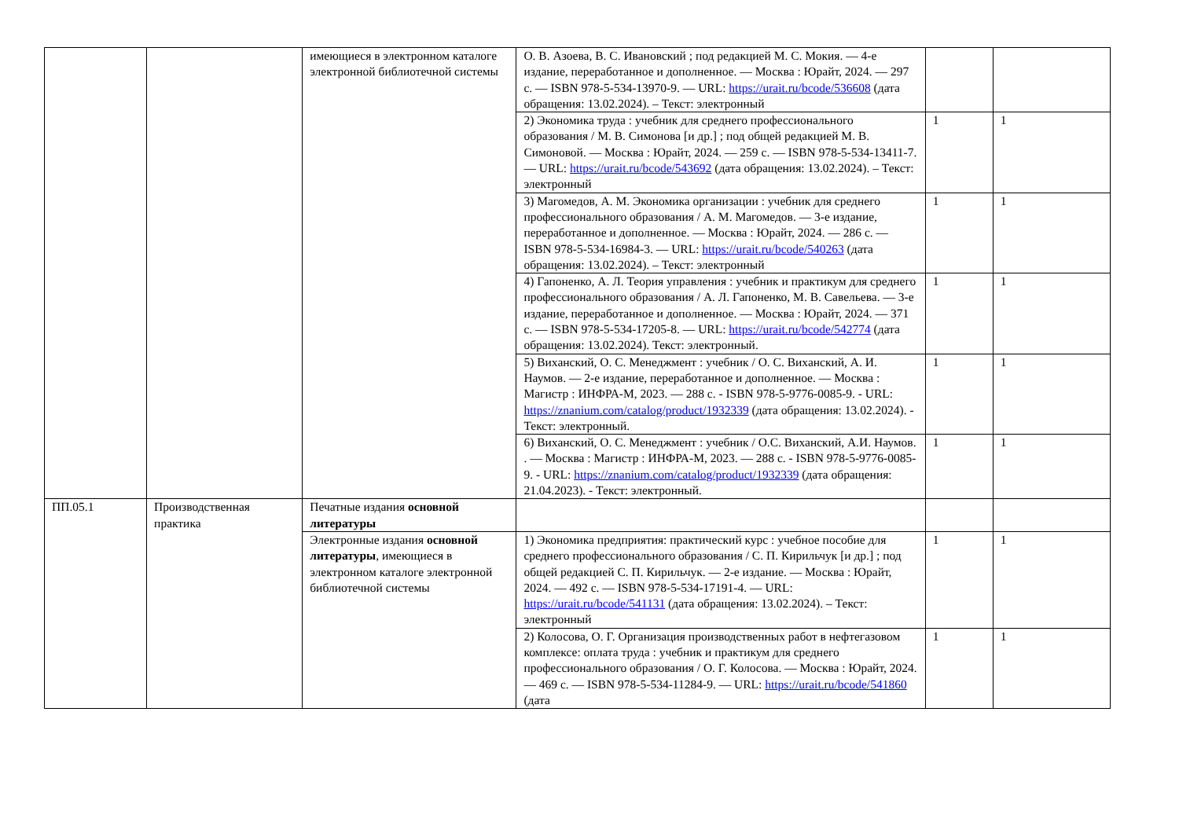| | | имеющиеся в электронном каталоге электронной библиотечной системы | О. В. Азоева, В. С. Ивановский ; под редакцией М. С. Мокия. — 4-е издание, переработанное и дополненное. — Москва : Юрайт, 2024. — 297 с. — ISBN 978-5-534-13970-9. — URL: https://urait.ru/bcode/536608 (дата обращения: 13.02.2024). – Текст: электронный | | |
| | | | 2) Экономика труда : учебник для среднего профессионального образования / М. В. Симонова [и др.] ; под общей редакцией М. В. Симоновой. — Москва : Юрайт, 2024. — 259 с. — ISBN 978-5-534-13411-7. — URL: https://urait.ru/bcode/543692 (дата обращения: 13.02.2024). – Текст: электронный | 1 | 1 |
| | | | 3) Магомедов, А. М. Экономика организации : учебник для среднего профессионального образования / А. М. Магомедов. — 3-е издание, переработанное и дополненное. — Москва : Юрайт, 2024. — 286 с. — ISBN 978-5-534-16984-3. — URL: https://urait.ru/bcode/540263 (дата обращения: 13.02.2024). – Текст: электронный | 1 | 1 |
| | | | 4) Гапоненко, А. Л. Теория управления : учебник и практикум для среднего профессионального образования / А. Л. Гапоненко, М. В. Савельева. — 3-е издание, переработанное и дополненное. — Москва : Юрайт, 2024. — 371 с. — ISBN 978-5-534-17205-8. — URL: https://urait.ru/bcode/542774 (дата обращения: 13.02.2024). Текст: электронный. | 1 | 1 |
| | | | 5) Виханский, О. С. Менеджмент : учебник / О. С. Виханский, А. И. Наумов. — 2-е издание, переработанное и дополненное. — Москва : Магистр : ИНФРА-М, 2023. — 288 с. - ISBN 978-5-9776-0085-9. - URL: https://znanium.com/catalog/product/1932339 (дата обращения: 13.02.2024). - Текст: электронный. | 1 | 1 |
| | | | 6) Виханский, О. С. Менеджмент : учебник / О.С. Виханский, А.И. Наумов. . — Москва : Магистр : ИНФРА-М, 2023. — 288 с. - ISBN 978-5-9776-0085-9. - URL: https://znanium.com/catalog/product/1932339 (дата обращения: 21.04.2023). - Текст: электронный. | 1 | 1 |
| ПП.05.1 | Производственная практика | Печатные издания основной литературы | | | |
| | | Электронные издания основной литературы , имеющиеся в электронном каталоге электронной библиотечной системы | 1) Экономика предприятия: практический курс : учебное пособие для среднего профессионального образования / С. П. Кирильчук [и др.] ; под общей редакцией С. П. Кирильчук. — 2-е издание. — Москва : Юрайт, 2024. — 492 с. — ISBN 978-5-534-17191-4. — URL: https://urait.ru/bcode/541131 (дата обращения: 13.02.2024). – Текст: электронный | 1 | 1 |
| | | | 2) Колосова, О. Г. Организация производственных работ в нефтегазовом комплексе: оплата труда : учебник и практикум для среднего профессионального образования / О. Г. Колосова. — Москва : Юрайт, 2024. — 469 с. — ISBN 978-5-534-11284-9. — URL: https://urait.ru/bcode/541860 (дата | 1 | 1 |